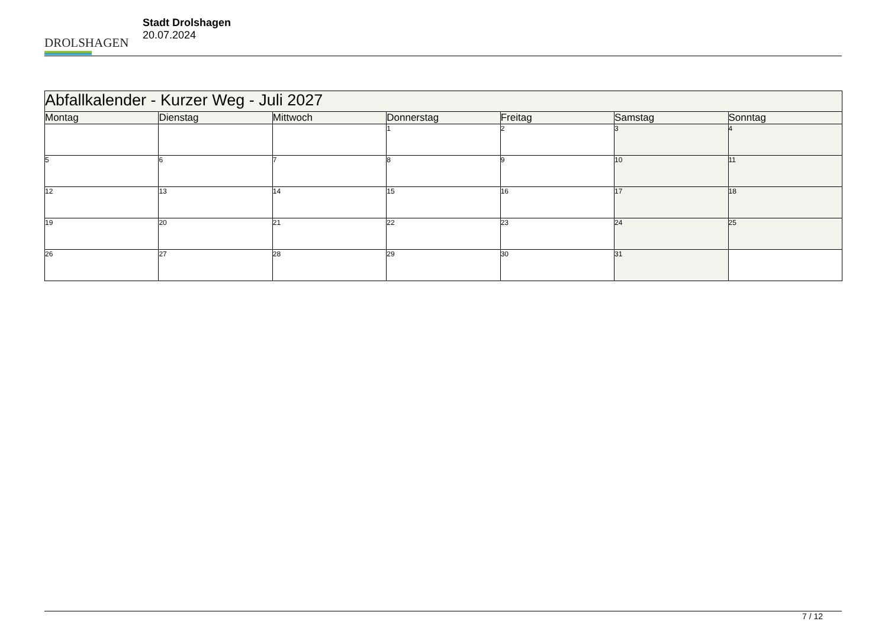DROLSHAGEN
Stadt Drolshagen
20.07.2024
| Abfallkalender - Kurzer Weg - Juli 2027 | | | | | | |
| --- | --- | --- | --- | --- | --- | --- |
| Montag | Dienstag | Mittwoch | Donnerstag | Freitag | Samstag | Sonntag |
| | | | 1 | 2 | 3 | 4 |
| 5 | 6 | 7 | 8 | 9 | 10 | 11 |
| 12 | 13 | 14 | 15 | 16 | 17 | 18 |
| 19 | 20 | 21 | 22 | 23 | 24 | 25 |
| 26 | 27 | 28 | 29 | 30 | 31 | |
7 / 12